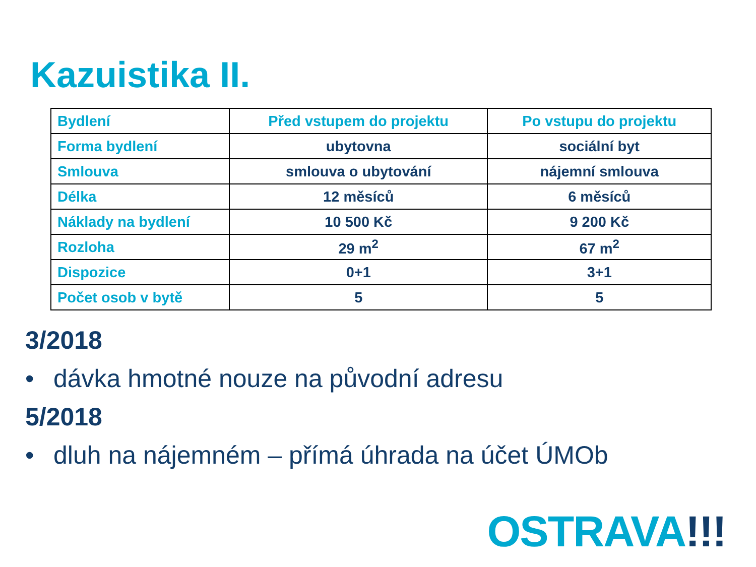Kazuistika II.
| Bydlení | Před vstupem do projektu | Po vstupu do projektu |
| --- | --- | --- |
| Forma bydlení | ubytovna | sociální byt |
| Smlouva | smlouva o ubytování | nájemní smlouva |
| Délka | 12 měsíců | 6 měsíců |
| Náklady na bydlení | 10 500 Kč | 9 200 Kč |
| Rozloha | 29 m<sup>2</sup> | 67 m<sup>2</sup> |
| Dispozice | 0+1 | 3+1 |
| Počet osob v bytě | 5 | 5 |
3/2018
• dávka hmotné nouze na původní adresu
5/2018
• dluh na nájemném – přímá úhrada na účet ÚMOb
OSTRAVA!!!